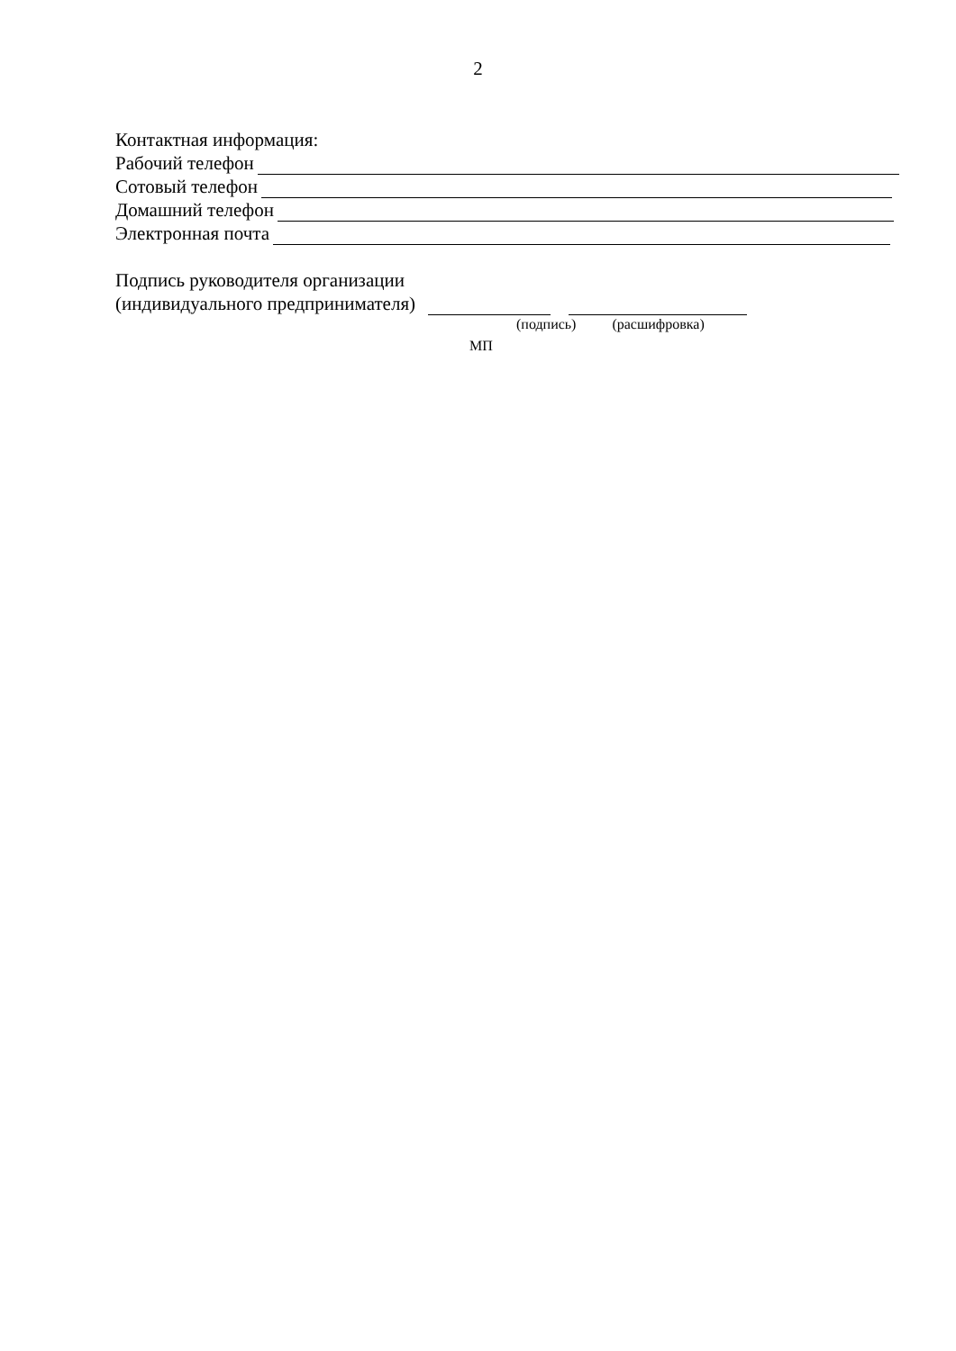2
Контактная информация:
Рабочий телефон
Сотовый телефон
Домашний телефон
Электронная почта
Подпись руководителя организации
(индивидуального предпринимателя)
(подпись) (расшифровка)
МП